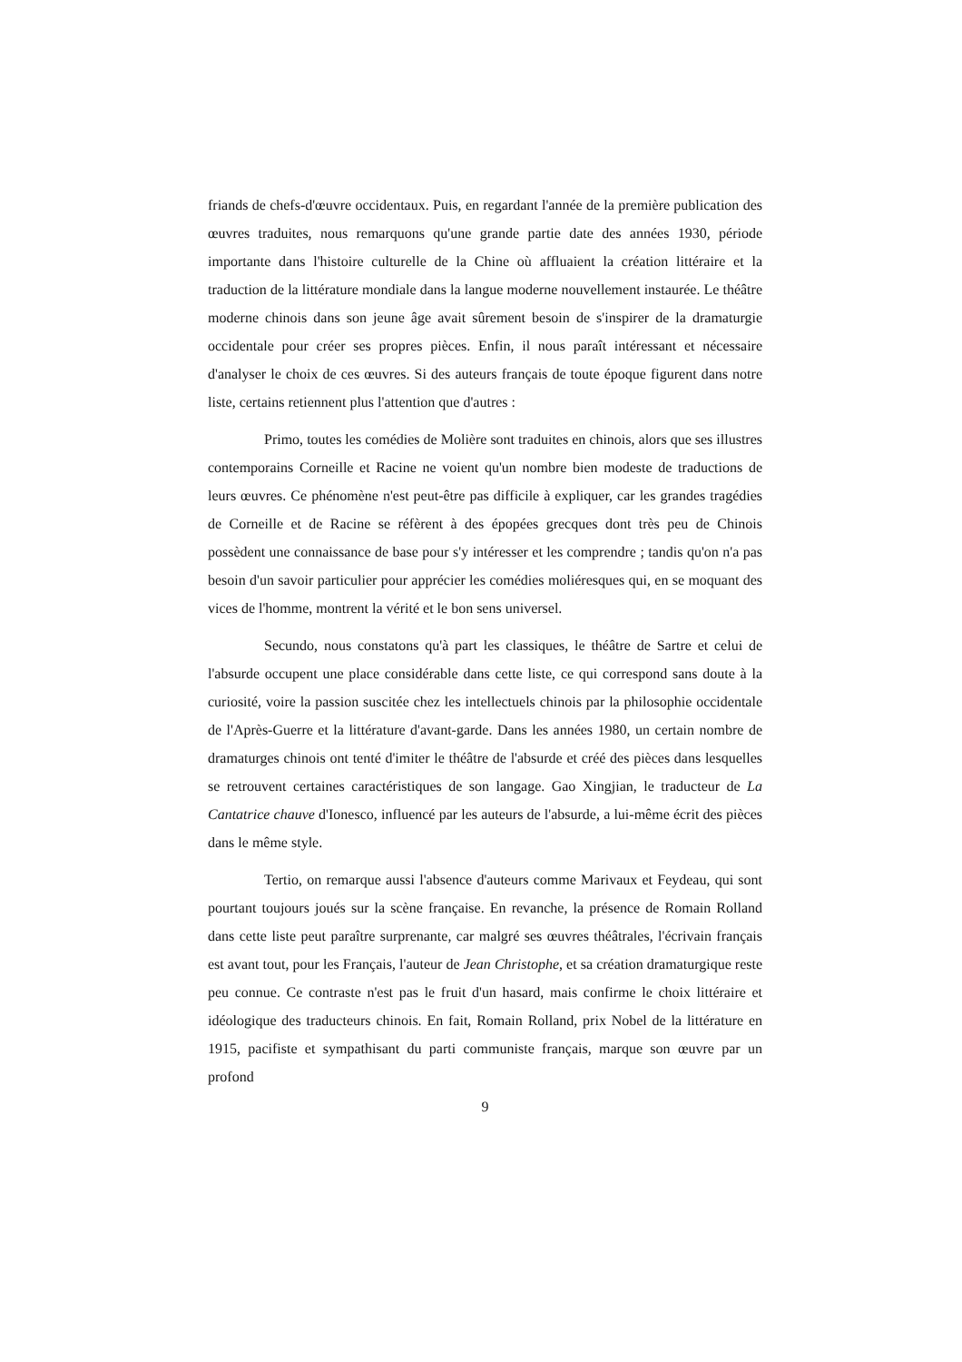friands de chefs-d'œuvre occidentaux. Puis, en regardant l'année de la première publication des œuvres traduites, nous remarquons qu'une grande partie date des années 1930, période importante dans l'histoire culturelle de la Chine où affluaient la création littéraire et la traduction de la littérature mondiale dans la langue moderne nouvellement instaurée. Le théâtre moderne chinois dans son jeune âge avait sûrement besoin de s'inspirer de la dramaturgie occidentale pour créer ses propres pièces. Enfin, il nous paraît intéressant et nécessaire d'analyser le choix de ces œuvres. Si des auteurs français de toute époque figurent dans notre liste, certains retiennent plus l'attention que d'autres :
Primo, toutes les comédies de Molière sont traduites en chinois, alors que ses illustres contemporains Corneille et Racine ne voient qu'un nombre bien modeste de traductions de leurs œuvres. Ce phénomène n'est peut-être pas difficile à expliquer, car les grandes tragédies de Corneille et de Racine se réfèrent à des épopées grecques dont très peu de Chinois possèdent une connaissance de base pour s'y intéresser et les comprendre ; tandis qu'on n'a pas besoin d'un savoir particulier pour apprécier les comédies moliéresques qui, en se moquant des vices de l'homme, montrent la vérité et le bon sens universel.
Secundo, nous constatons qu'à part les classiques, le théâtre de Sartre et celui de l'absurde occupent une place considérable dans cette liste, ce qui correspond sans doute à la curiosité, voire la passion suscitée chez les intellectuels chinois par la philosophie occidentale de l'Après-Guerre et la littérature d'avant-garde. Dans les années 1980, un certain nombre de dramaturges chinois ont tenté d'imiter le théâtre de l'absurde et créé des pièces dans lesquelles se retrouvent certaines caractéristiques de son langage. Gao Xingjian, le traducteur de La Cantatrice chauve d'Ionesco, influencé par les auteurs de l'absurde, a lui-même écrit des pièces dans le même style.
Tertio, on remarque aussi l'absence d'auteurs comme Marivaux et Feydeau, qui sont pourtant toujours joués sur la scène française. En revanche, la présence de Romain Rolland dans cette liste peut paraître surprenante, car malgré ses œuvres théâtrales, l'écrivain français est avant tout, pour les Français, l'auteur de Jean Christophe, et sa création dramaturgique reste peu connue. Ce contraste n'est pas le fruit d'un hasard, mais confirme le choix littéraire et idéologique des traducteurs chinois. En fait, Romain Rolland, prix Nobel de la littérature en 1915, pacifiste et sympathisant du parti communiste français, marque son œuvre par un profond
9